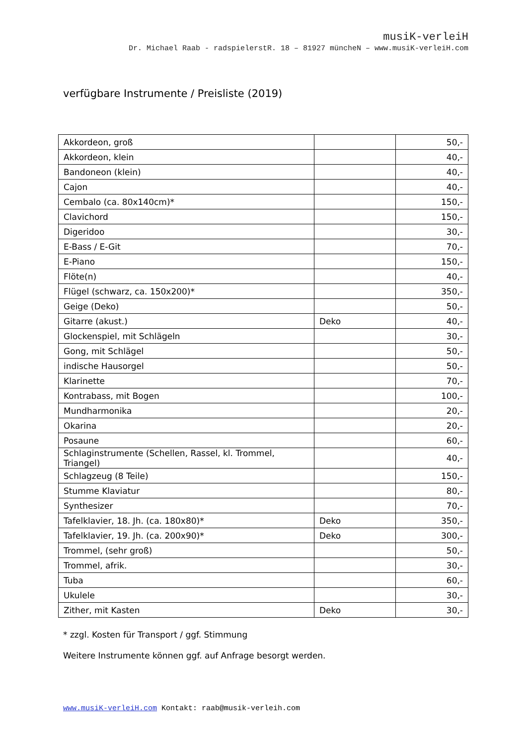musiK-verleiH
Dr. Michael Raab - radspielerstR. 18 – 81927 müncheN – www.musiK-verleiH.com
verfügbare Instrumente / Preisliste (2019)
| Akkordeon, groß | | 50,- |
| Akkordeon, klein | | 40,- |
| Bandoneon (klein) | | 40,- |
| Cajon | | 40,- |
| Cembalo (ca. 80x140cm)* | | 150,- |
| Clavichord | | 150,- |
| Digeridoo | | 30,- |
| E-Bass / E-Git | | 70,- |
| E-Piano | | 150,- |
| Flöte(n) | | 40,- |
| Flügel (schwarz, ca. 150x200)* | | 350,- |
| Geige (Deko) | | 50,- |
| Gitarre (akust.) | Deko | 40,- |
| Glockenspiel, mit Schlägeln | | 30,- |
| Gong, mit Schlägel | | 50,- |
| indische Hausorgel | | 50,- |
| Klarinette | | 70,- |
| Kontrabass, mit Bogen | | 100,- |
| Mundharmonika | | 20,- |
| Okarina | | 20,- |
| Posaune | | 60,- |
| Schlaginstrumente (Schellen, Rassel, kl. Trommel, Triangel) | | 40,- |
| Schlagzeug (8 Teile) | | 150,- |
| Stumme Klaviatur | | 80,- |
| Synthesizer | | 70,- |
| Tafelklavier, 18. Jh. (ca. 180x80)* | Deko | 350,- |
| Tafelklavier, 19. Jh. (ca. 200x90)* | Deko | 300,- |
| Trommel, (sehr groß) | | 50,- |
| Trommel, afrik. | | 30,- |
| Tuba | | 60,- |
| Ukulele | | 30,- |
| Zither, mit Kasten | Deko | 30,- |
* zzgl. Kosten für Transport / ggf. Stimmung
Weitere Instrumente können ggf. auf Anfrage besorgt werden.
www.musiK-verleiH.com Kontakt: raab@musik-verleih.com